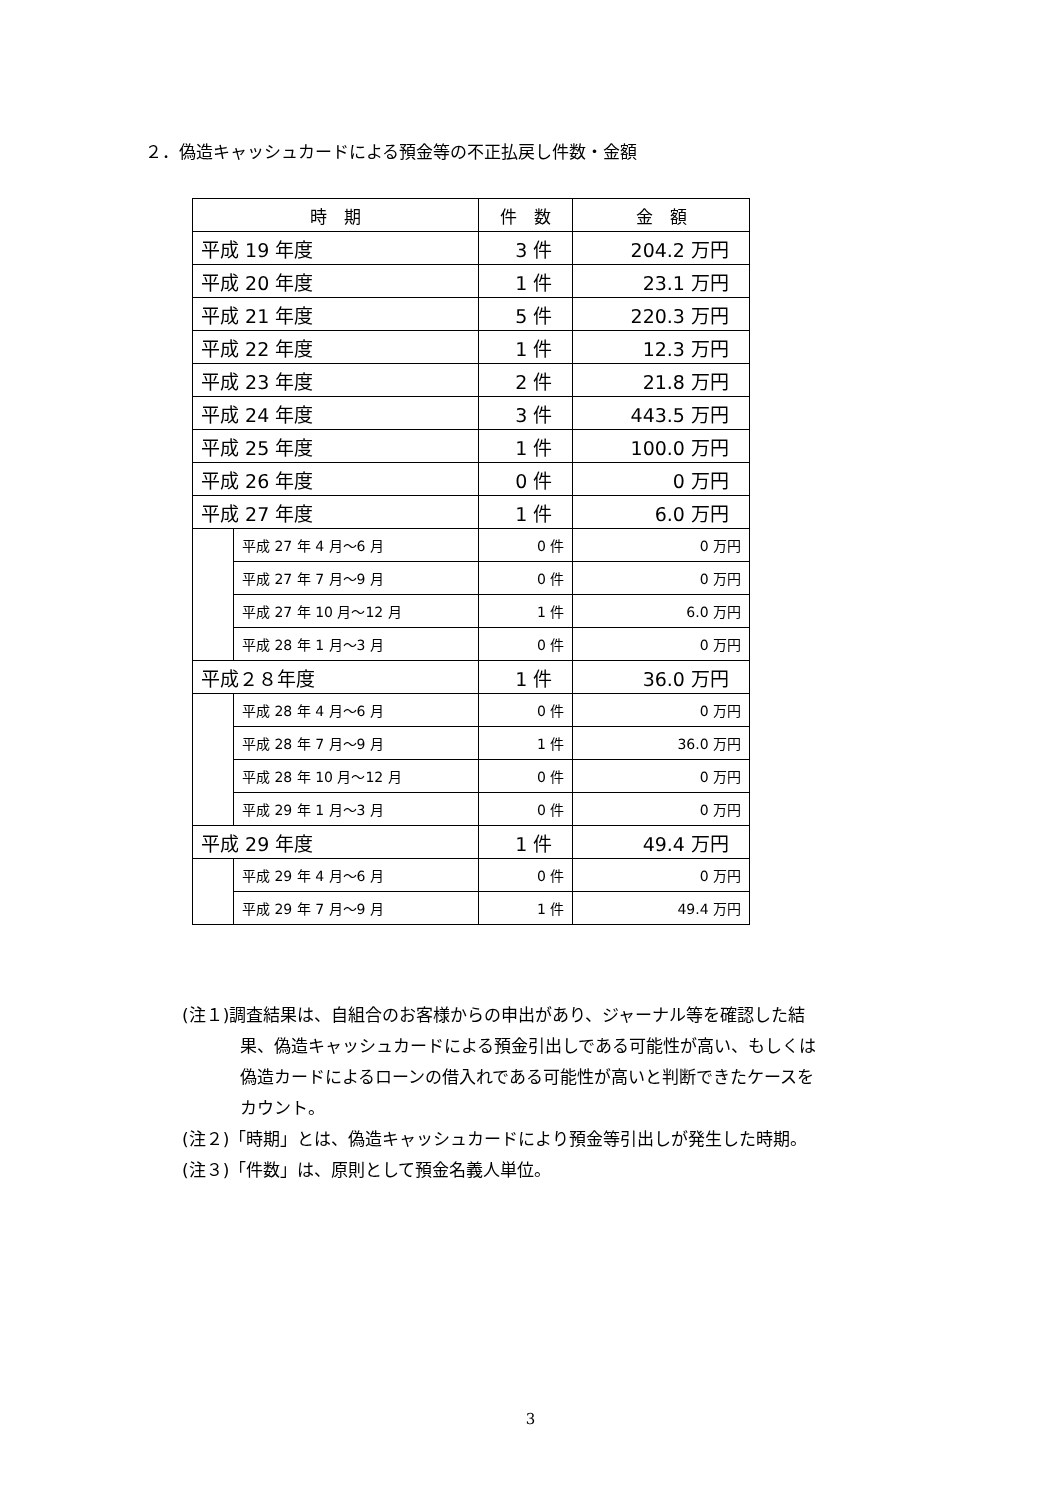２．偽造キャッシュカードによる預金等の不正払戻し件数・金額
| 時 期 | | 件 数 | 金 額 |
| --- | --- | --- | --- |
| 平成 19 年度 | | 3 件 | 204.2 万円 |
| 平成 20 年度 | | 1 件 | 23.1 万円 |
| 平成 21 年度 | | 5 件 | 220.3 万円 |
| 平成 22 年度 | | 1 件 | 12.3 万円 |
| 平成 23 年度 | | 2 件 | 21.8 万円 |
| 平成 24 年度 | | 3 件 | 443.5 万円 |
| 平成 25 年度 | | 1 件 | 100.0 万円 |
| 平成 26 年度 | | 0 件 | 0 万円 |
| 平成 27 年度 | | 1 件 | 6.0 万円 |
| | 平成 27 年 4 月～6 月 | 0 件 | 0 万円 |
| | 平成 27 年 7 月～9 月 | 0 件 | 0 万円 |
| | 平成 27 年 10 月～12 月 | 1 件 | 6.0 万円 |
| | 平成 28 年 1 月～3 月 | 0 件 | 0 万円 |
| 平成２８年度 | | 1 件 | 36.0 万円 |
| | 平成 28 年 4 月～6 月 | 0 件 | 0 万円 |
| | 平成 28 年 7 月～9 月 | 1 件 | 36.0 万円 |
| | 平成 28 年 10 月～12 月 | 0 件 | 0 万円 |
| | 平成 29 年 1 月～3 月 | 0 件 | 0 万円 |
| 平成 29 年度 | | 1 件 | 49.4 万円 |
| | 平成 29 年 4 月～6 月 | 0 件 | 0 万円 |
| | 平成 29 年 7 月～9 月 | 1 件 | 49.4 万円 |
(注１)調査結果は、自組合のお客様からの申出があり、ジャーナル等を確認した結
果、偽造キャッシュカードによる預金引出しである可能性が高い、もしくは
偽造カードによるローンの借入れである可能性が高いと判断できたケースを
カウント。
(注２)「時期」とは、偽造キャッシュカードにより預金等引出しが発生した時期。
(注３)「件数」は、原則として預金名義人単位。
3